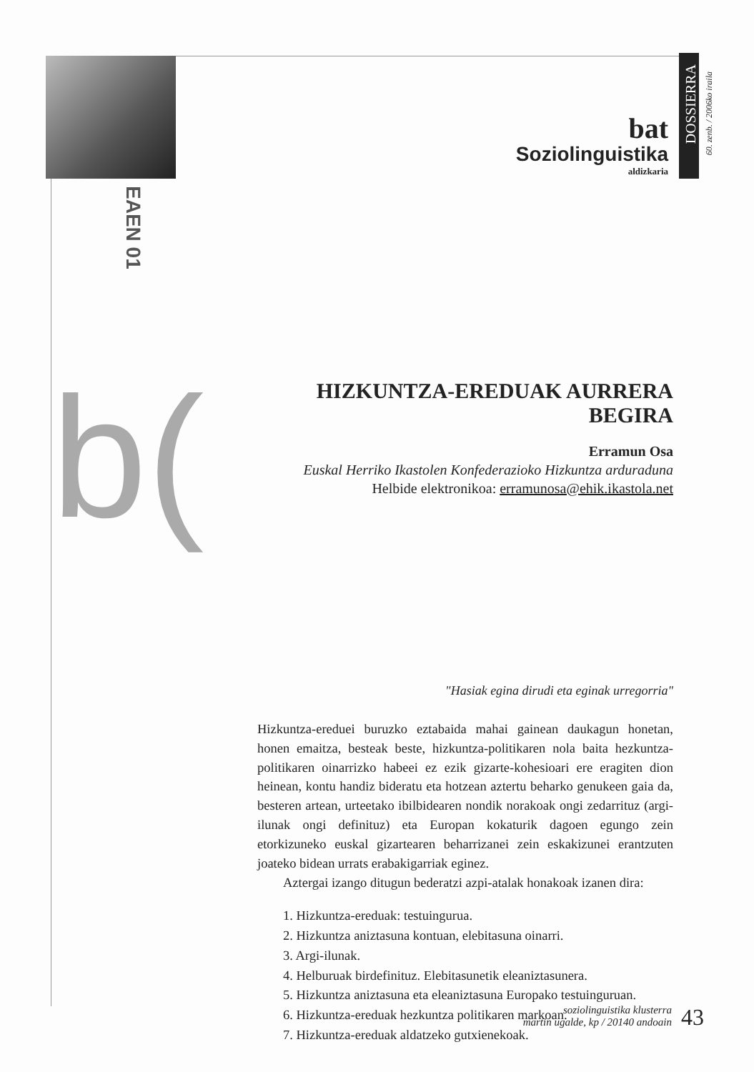bat
Soziolinguistika
aldizkaria
DOSSIERRA
60. zenb. / 2006ko iraila
EAEN 01
b(
HIZKUNTZA-EREDUAK AURRERA BEGIRA
Erramun Osa
Euskal Herriko Ikastolen Konfederazioko Hizkuntza arduraduna
Helbide elektronikoa: erramunosa@ehik.ikastola.net
"Hasiak egina dirudi eta eginak urregorria"
Hizkuntza-ereduei buruzko eztabaida mahai gainean daukagun honetan, honen emaitza, besteak beste, hizkuntza-politikaren nola baita hezkuntza-politikaren oinarrizko habeei ez ezik gizarte-kohesioari ere eragiten dion heinean, kontu handiz bideratu eta hotzean aztertu beharko genukeen gaia da, besteren artean, urteetako ibilbidearen nondik norakoak ongi zedarrituz (argi-ilunak ongi definituz) eta Europan kokaturik dagoen egungo zein etorkizuneko euskal gizartearen beharrizanei zein eskakizunei erantzuten joateko bidean urrats erabakigarriak eginez.
Aztergai izango ditugun bederatzi azpi-atalak honakoak izanen dira:
1. Hizkuntza-ereduak: testuingurua.
2. Hizkuntza aniztasuna kontuan, elebitasuna oinarri.
3. Argi-ilunak.
4. Helburuak birdefinituz. Elebitasunetik eleaniztasunera.
5. Hizkuntza aniztasuna eta eleaniztasuna Europako testuinguruan.
6. Hizkuntza-ereduak hezkuntza politikaren markoan.
7. Hizkuntza-ereduak aldatzeko gutxienekoak.
soziolinguistika klusterra
martin ugalde, kp / 20140 andoain
43